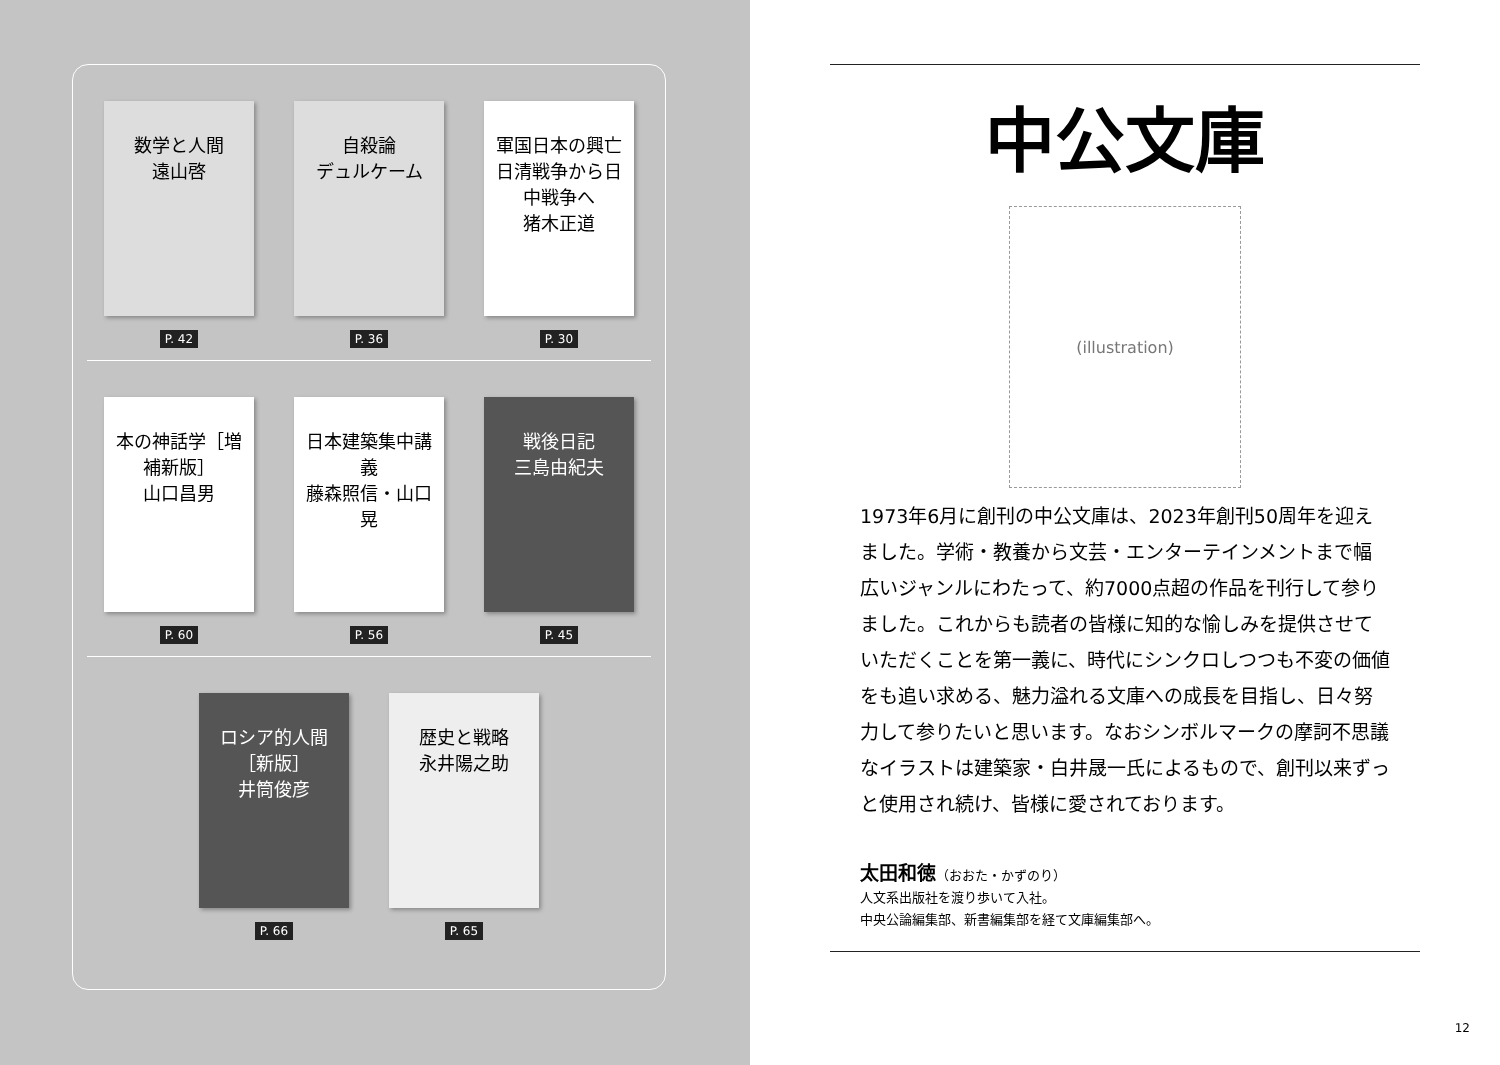数学と人間
遠山啓
P. 42
自殺論
デュルケーム
P. 36
軍国日本の興亡
日清戦争から日中戦争へ
猪木正道
P. 30
本の神話学［増補新版］
山口昌男
P. 60
日本建築集中講義
藤森照信・山口晃
P. 56
戦後日記
三島由紀夫
P. 45
ロシア的人間［新版］
井筒俊彦
P. 66
歴史と戦略
永井陽之助
P. 65
中公文庫
(illustration)
1973年6月に創刊の中公文庫は、2023年創刊50周年を迎えました。学術・教養から文芸・エンターテインメントまで幅広いジャンルにわたって、約7000点超の作品を刊行して参りました。これからも読者の皆様に知的な愉しみを提供させていただくことを第一義に、時代にシンクロしつつも不変の価値をも追い求める、魅力溢れる文庫への成長を目指し、日々努力して参りたいと思います。なおシンボルマークの摩訶不思議なイラストは建築家・白井晟一氏によるもので、創刊以来ずっと使用され続け、皆様に愛されております。
太田和徳（おおた・かずのり）
人文系出版社を渡り歩いて入社。
中央公論編集部、新書編集部を経て文庫編集部へ。
12